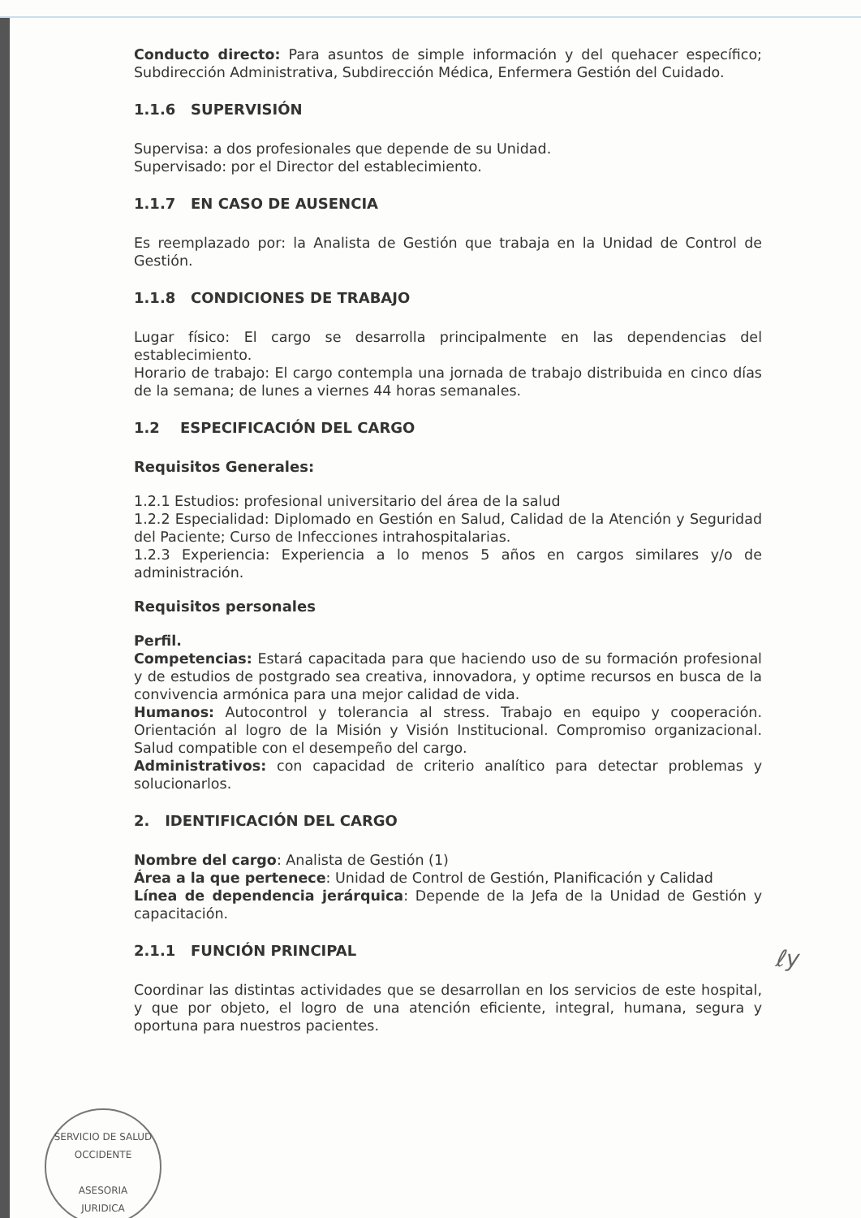Conducto directo: Para asuntos de simple información y del quehacer específico; Subdirección Administrativa, Subdirección Médica, Enfermera Gestión del Cuidado.
1.1.6 SUPERVISIÓN
Supervisa: a dos profesionales que depende de su Unidad.
Supervisado: por el Director del establecimiento.
1.1.7 EN CASO DE AUSENCIA
Es reemplazado por: la Analista de Gestión que trabaja en la Unidad de Control de Gestión.
1.1.8 CONDICIONES DE TRABAJO
Lugar físico: El cargo se desarrolla principalmente en las dependencias del establecimiento.
Horario de trabajo: El cargo contempla una jornada de trabajo distribuida en cinco días de la semana; de lunes a viernes 44 horas semanales.
1.2 ESPECIFICACIÓN DEL CARGO
Requisitos Generales:
1.2.1 Estudios: profesional universitario del área de la salud
1.2.2 Especialidad: Diplomado en Gestión en Salud, Calidad de la Atención y Seguridad del Paciente; Curso de Infecciones intrahospitalarias.
1.2.3 Experiencia: Experiencia a lo menos 5 años en cargos similares y/o de administración.
Requisitos personales
Perfil.
Competencias: Estará capacitada para que haciendo uso de su formación profesional y de estudios de postgrado sea creativa, innovadora, y optime recursos en busca de la convivencia armónica para una mejor calidad de vida.
Humanos: Autocontrol y tolerancia al stress. Trabajo en equipo y cooperación. Orientación al logro de la Misión y Visión Institucional. Compromiso organizacional. Salud compatible con el desempeño del cargo.
Administrativos: con capacidad de criterio analítico para detectar problemas y solucionarlos.
2. IDENTIFICACIÓN DEL CARGO
Nombre del cargo: Analista de Gestión (1)
Área a la que pertenece: Unidad de Control de Gestión, Planificación y Calidad
Línea de dependencia jerárquica: Depende de la Jefa de la Unidad de Gestión y capacitación.
2.1.1 FUNCIÓN PRINCIPAL
Coordinar las distintas actividades que se desarrollan en los servicios de este hospital, y que por objeto, el logro de una atención eficiente, integral, humana, segura y oportuna para nuestros pacientes.
SERVICIO DE SALUD OCCIDENTE
ASESORIA
JURIDICA
ℓy